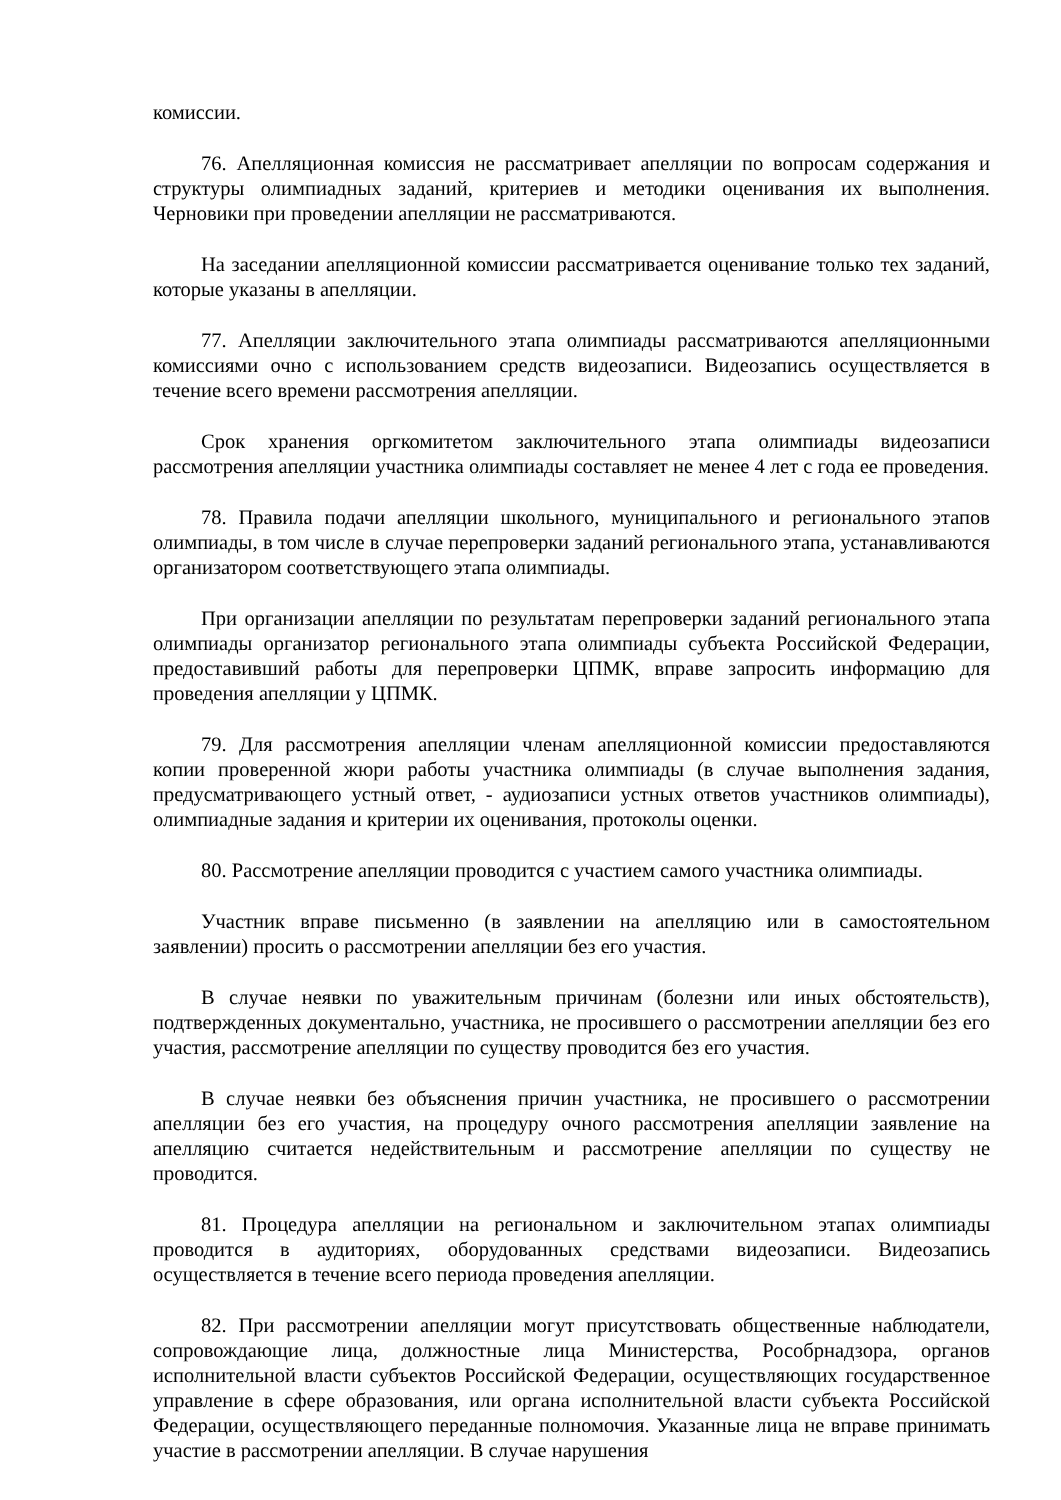комиссии.
76. Апелляционная комиссия не рассматривает апелляции по вопросам содержания и структуры олимпиадных заданий, критериев и методики оценивания их выполнения. Черновики при проведении апелляции не рассматриваются.
На заседании апелляционной комиссии рассматривается оценивание только тех заданий, которые указаны в апелляции.
77. Апелляции заключительного этапа олимпиады рассматриваются апелляционными комиссиями очно с использованием средств видеозаписи. Видеозапись осуществляется в течение всего времени рассмотрения апелляции.
Срок хранения оргкомитетом заключительного этапа олимпиады видеозаписи рассмотрения апелляции участника олимпиады составляет не менее 4 лет с года ее проведения.
78. Правила подачи апелляции школьного, муниципального и регионального этапов олимпиады, в том числе в случае перепроверки заданий регионального этапа, устанавливаются организатором соответствующего этапа олимпиады.
При организации апелляции по результатам перепроверки заданий регионального этапа олимпиады организатор регионального этапа олимпиады субъекта Российской Федерации, предоставивший работы для перепроверки ЦПМК, вправе запросить информацию для проведения апелляции у ЦПМК.
79. Для рассмотрения апелляции членам апелляционной комиссии предоставляются копии проверенной жюри работы участника олимпиады (в случае выполнения задания, предусматривающего устный ответ, - аудиозаписи устных ответов участников олимпиады), олимпиадные задания и критерии их оценивания, протоколы оценки.
80. Рассмотрение апелляции проводится с участием самого участника олимпиады.
Участник вправе письменно (в заявлении на апелляцию или в самостоятельном заявлении) просить о рассмотрении апелляции без его участия.
В случае неявки по уважительным причинам (болезни или иных обстоятельств), подтвержденных документально, участника, не просившего о рассмотрении апелляции без его участия, рассмотрение апелляции по существу проводится без его участия.
В случае неявки без объяснения причин участника, не просившего о рассмотрении апелляции без его участия, на процедуру очного рассмотрения апелляции заявление на апелляцию считается недействительным и рассмотрение апелляции по существу не проводится.
81. Процедура апелляции на региональном и заключительном этапах олимпиады проводится в аудиториях, оборудованных средствами видеозаписи. Видеозапись осуществляется в течение всего периода проведения апелляции.
82. При рассмотрении апелляции могут присутствовать общественные наблюдатели, сопровождающие лица, должностные лица Министерства, Рособрнадзора, органов исполнительной власти субъектов Российской Федерации, осуществляющих государственное управление в сфере образования, или органа исполнительной власти субъекта Российской Федерации, осуществляющего переданные полномочия. Указанные лица не вправе принимать участие в рассмотрении апелляции. В случае нарушения